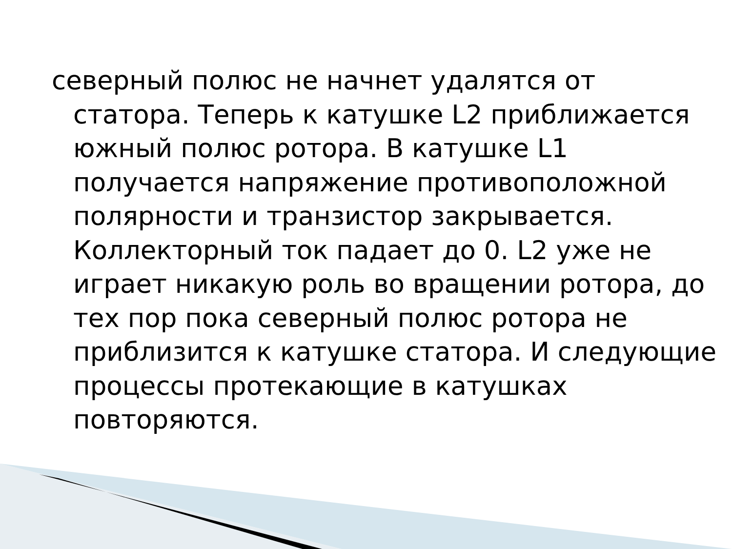северный полюс не начнет удалятся от статора. Теперь к катушке L2 приближается южный полюс ротора. В катушке L1 получается напряжение противоположной полярности и транзистор закрывается. Коллекторный ток падает до 0. L2 уже не играет никакую роль во вращении ротора, до тех пор пока северный полюс ротора не приблизится к катушке статора. И следующие процессы протекающие в катушках повторяются.